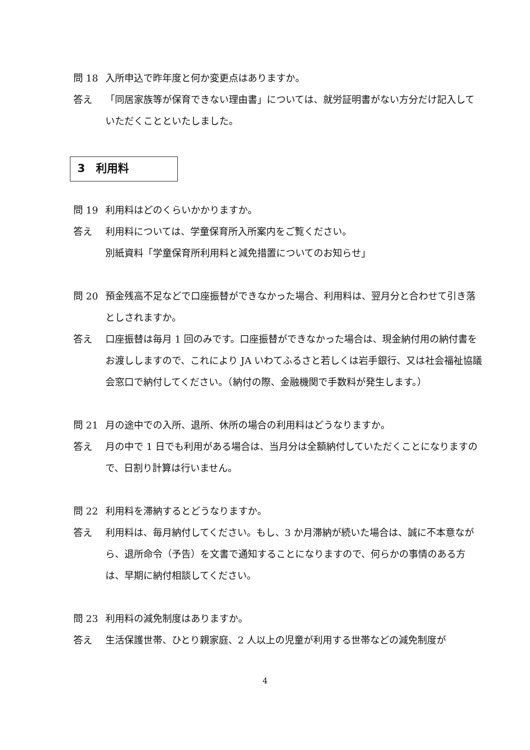問 18 入所申込で昨年度と何か変更点はありますか。
答え 「同居家族等が保育できない理由書」については、就労証明書がない方分だけ記入していただくことといたしました。
3　利用料
問 19 利用料はどのくらいかかりますか。
答え 利用料については、学童保育所入所案内をご覧ください。
別紙資料「学童保育所利用料と減免措置についてのお知らせ」
問 20 預金残高不足などで口座振替ができなかった場合、利用料は、翌月分と合わせて引き落としされますか。
答え 口座振替は毎月 1 回のみです。口座振替ができなかった場合は、現金納付用の納付書をお渡ししますので、これにより JA いわてふるさと若しくは岩手銀行、又は社会福祉協議会窓口で納付してください。（納付の際、金融機関で手数料が発生します。）
問 21 月の途中での入所、退所、休所の場合の利用料はどうなりますか。
答え 月の中で 1 日でも利用がある場合は、当月分は全額納付していただくことになりますので、日割り計算は行いません。
問 22 利用料を滞納するとどうなりますか。
答え 利用料は、毎月納付してください。もし、3 か月滞納が続いた場合は、誠に不本意ながら、退所命令（予告）を文書で通知することになりますので、何らかの事情のある方は、早期に納付相談してください。
問 23 利用料の減免制度はありますか。
答え 生活保護世帯、ひとり親家庭、2 人以上の児童が利用する世帯などの減免制度が
4